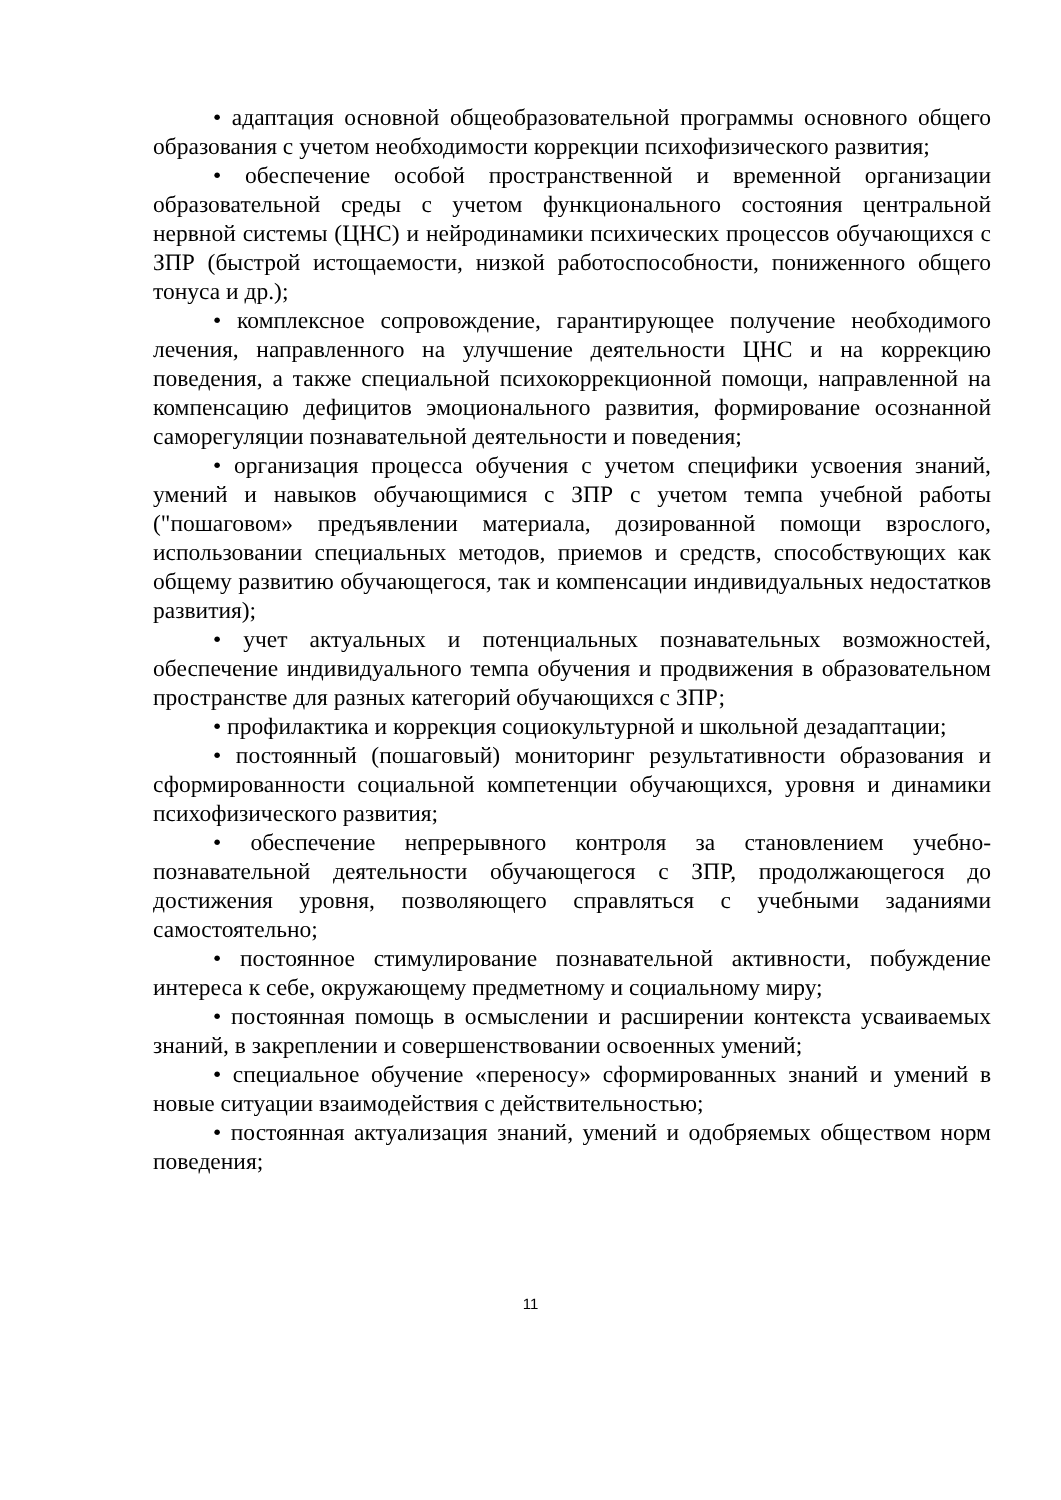• адаптация основной общеобразовательной программы основного общего образования с учетом необходимости коррекции психофизического развития;
• обеспечение особой пространственной и временной организации образовательной среды с учетом функционального состояния центральной нервной системы (ЦНС) и нейродинамики психических процессов обучающихся с ЗПР (быстрой истощаемости, низкой работоспособности, пониженного общего тонуса и др.);
• комплексное сопровождение, гарантирующее получение необходимого лечения, направленного на улучшение деятельности ЦНС и на коррекцию поведения, а также специальной психокоррекционной помощи, направленной на компенсацию дефицитов эмоционального развития, формирование осознанной саморегуляции познавательной деятельности и поведения;
• организация процесса обучения с учетом специфики усвоения знаний, умений и навыков обучающимися с ЗПР с учетом темпа учебной работы ("пошаговом» предъявлении материала, дозированной помощи взрослого, использовании специальных методов, приемов и средств, способствующих как общему развитию обучающегося, так и компенсации индивидуальных недостатков развития);
• учет актуальных и потенциальных познавательных возможностей, обеспечение индивидуального темпа обучения и продвижения в образовательном пространстве для разных категорий обучающихся с ЗПР;
• профилактика и коррекция социокультурной и школьной дезадаптации;
• постоянный (пошаговый) мониторинг результативности образования и сформированности социальной компетенции обучающихся, уровня и динамики психофизического развития;
• обеспечение непрерывного контроля за становлением учебно-познавательной деятельности обучающегося с ЗПР, продолжающегося до достижения уровня, позволяющего справляться с учебными заданиями самостоятельно;
• постоянное стимулирование познавательной активности, побуждение интереса к себе, окружающему предметному и социальному миру;
• постоянная помощь в осмыслении и расширении контекста усваиваемых знаний, в закреплении и совершенствовании освоенных умений;
• специальное обучение «переносу» сформированных знаний и умений в новые ситуации взаимодействия с действительностью;
• постоянная актуализация знаний, умений и одобряемых обществом норм поведения;
11